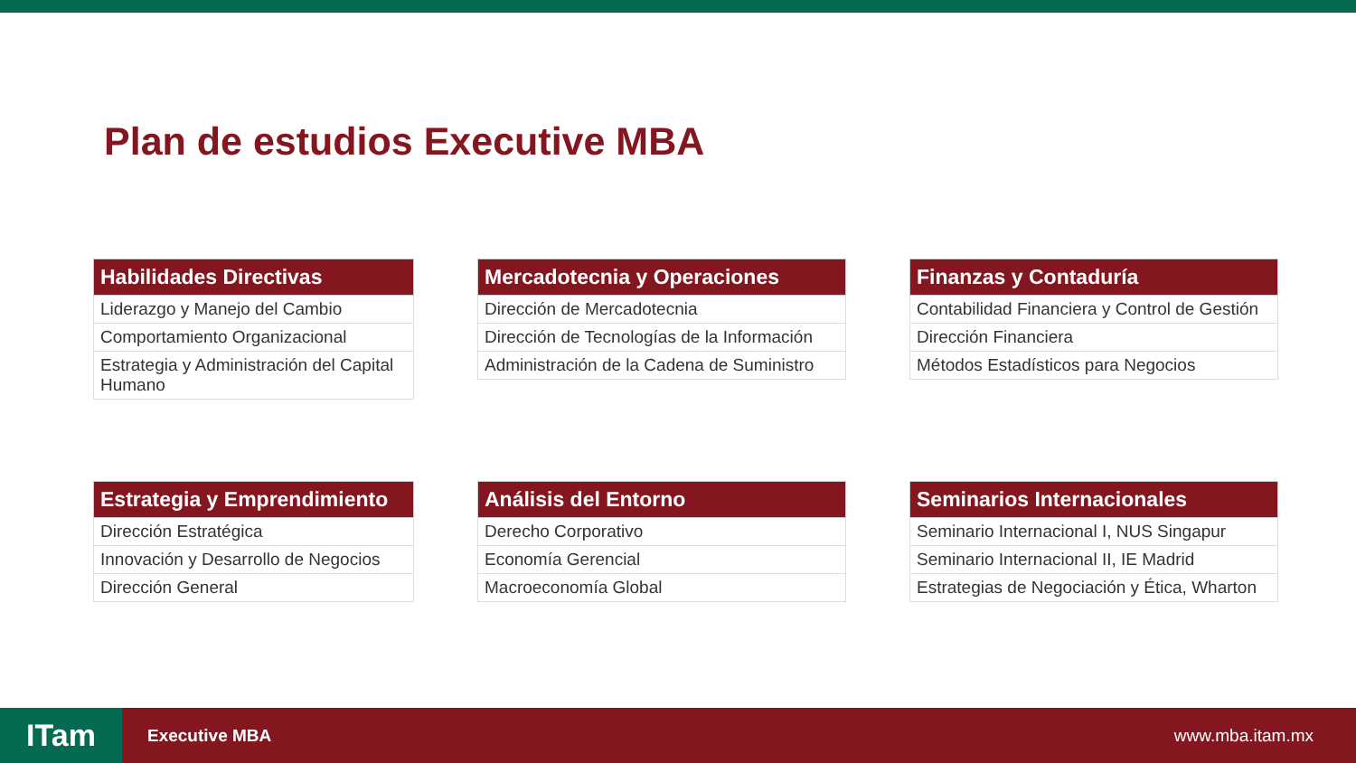Plan de estudios Executive MBA
| Habilidades Directivas |
| --- |
| Liderazgo y Manejo del Cambio |
| Comportamiento Organizacional |
| Estrategia y Administración del Capital Humano |
| Mercadotecnia y Operaciones |
| --- |
| Dirección de Mercadotecnia |
| Dirección de Tecnologías de la Información |
| Administración de la Cadena de Suministro |
| Finanzas y Contaduría |
| --- |
| Contabilidad Financiera y Control de Gestión |
| Dirección Financiera |
| Métodos Estadísticos para Negocios |
| Estrategia y Emprendimiento |
| --- |
| Dirección Estratégica |
| Innovación y Desarrollo de Negocios |
| Dirección General |
| Análisis del Entorno |
| --- |
| Derecho Corporativo |
| Economía Gerencial |
| Macroeconomía Global |
| Seminarios Internacionales |
| --- |
| Seminario Internacional I, NUS Singapur |
| Seminario Internacional II, IE Madrid |
| Estrategias de Negociación y Ética, Wharton |
ITam
Executive MBA www.mba.itam.mx